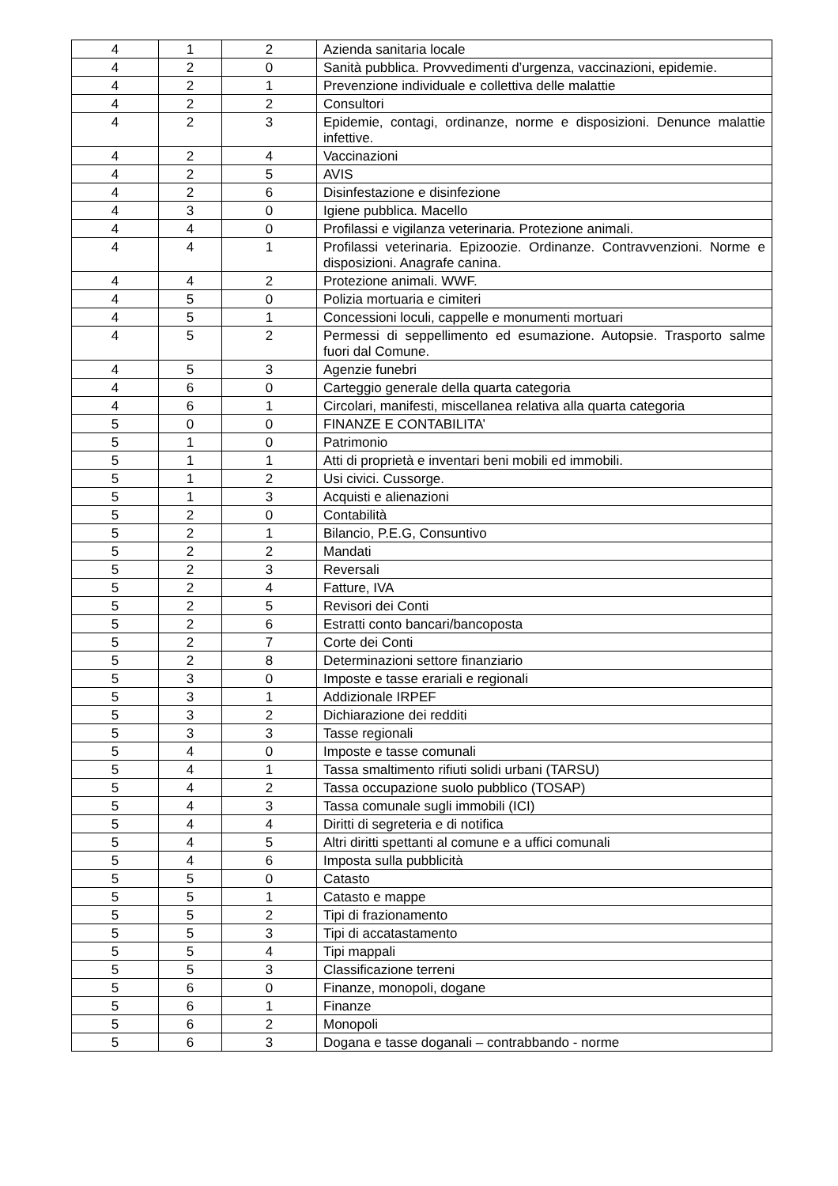| 4 | 1 | 2 | Azienda sanitaria locale |
| 4 | 2 | 0 | Sanità pubblica. Provvedimenti d’urgenza, vaccinazioni, epidemie. |
| 4 | 2 | 1 | Prevenzione individuale e collettiva delle malattie |
| 4 | 2 | 2 | Consultori |
| 4 | 2 | 3 | Epidemie, contagi, ordinanze, norme e disposizioni. Denunce malattie infettive. |
| 4 | 2 | 4 | Vaccinazioni |
| 4 | 2 | 5 | AVIS |
| 4 | 2 | 6 | Disinfestazione e disinfezione |
| 4 | 3 | 0 | Igiene pubblica. Macello |
| 4 | 4 | 0 | Profilassi e vigilanza veterinaria. Protezione animali. |
| 4 | 4 | 1 | Profilassi veterinaria. Epizoozie. Ordinanze. Contravvenzioni. Norme e disposizioni. Anagrafe canina. |
| 4 | 4 | 2 | Protezione animali. WWF. |
| 4 | 5 | 0 | Polizia mortuaria e cimiteri |
| 4 | 5 | 1 | Concessioni loculi, cappelle e monumenti mortuari |
| 4 | 5 | 2 | Permessi di seppellimento ed esumazione. Autopsie. Trasporto salme fuori dal Comune. |
| 4 | 5 | 3 | Agenzie funebri |
| 4 | 6 | 0 | Carteggio generale della quarta categoria |
| 4 | 6 | 1 | Circolari, manifesti, miscellanea relativa alla quarta categoria |
| 5 | 0 | 0 | FINANZE E CONTABILITA’ |
| 5 | 1 | 0 | Patrimonio |
| 5 | 1 | 1 | Atti di proprietà e inventari beni mobili ed immobili. |
| 5 | 1 | 2 | Usi civici. Cussorge. |
| 5 | 1 | 3 | Acquisti e alienazioni |
| 5 | 2 | 0 | Contabilità |
| 5 | 2 | 1 | Bilancio, P.E.G, Consuntivo |
| 5 | 2 | 2 | Mandati |
| 5 | 2 | 3 | Reversali |
| 5 | 2 | 4 | Fatture, IVA |
| 5 | 2 | 5 | Revisori dei Conti |
| 5 | 2 | 6 | Estratti conto bancari/bancoposta |
| 5 | 2 | 7 | Corte dei Conti |
| 5 | 2 | 8 | Determinazioni settore finanziario |
| 5 | 3 | 0 | Imposte e tasse erariali e regionali |
| 5 | 3 | 1 | Addizionale IRPEF |
| 5 | 3 | 2 | Dichiarazione dei redditi |
| 5 | 3 | 3 | Tasse regionali |
| 5 | 4 | 0 | Imposte e tasse comunali |
| 5 | 4 | 1 | Tassa smaltimento rifiuti solidi urbani (TARSU) |
| 5 | 4 | 2 | Tassa occupazione suolo pubblico (TOSAP) |
| 5 | 4 | 3 | Tassa comunale sugli immobili (ICI) |
| 5 | 4 | 4 | Diritti di segreteria e di notifica |
| 5 | 4 | 5 | Altri diritti spettanti al comune e a uffici comunali |
| 5 | 4 | 6 | Imposta sulla pubblicità |
| 5 | 5 | 0 | Catasto |
| 5 | 5 | 1 | Catasto e mappe |
| 5 | 5 | 2 | Tipi di frazionamento |
| 5 | 5 | 3 | Tipi di accatastamento |
| 5 | 5 | 4 | Tipi mappali |
| 5 | 5 | 3 | Classificazione terreni |
| 5 | 6 | 0 | Finanze, monopoli, dogane |
| 5 | 6 | 1 | Finanze |
| 5 | 6 | 2 | Monopoli |
| 5 | 6 | 3 | Dogana e tasse doganali – contrabbando - norme |